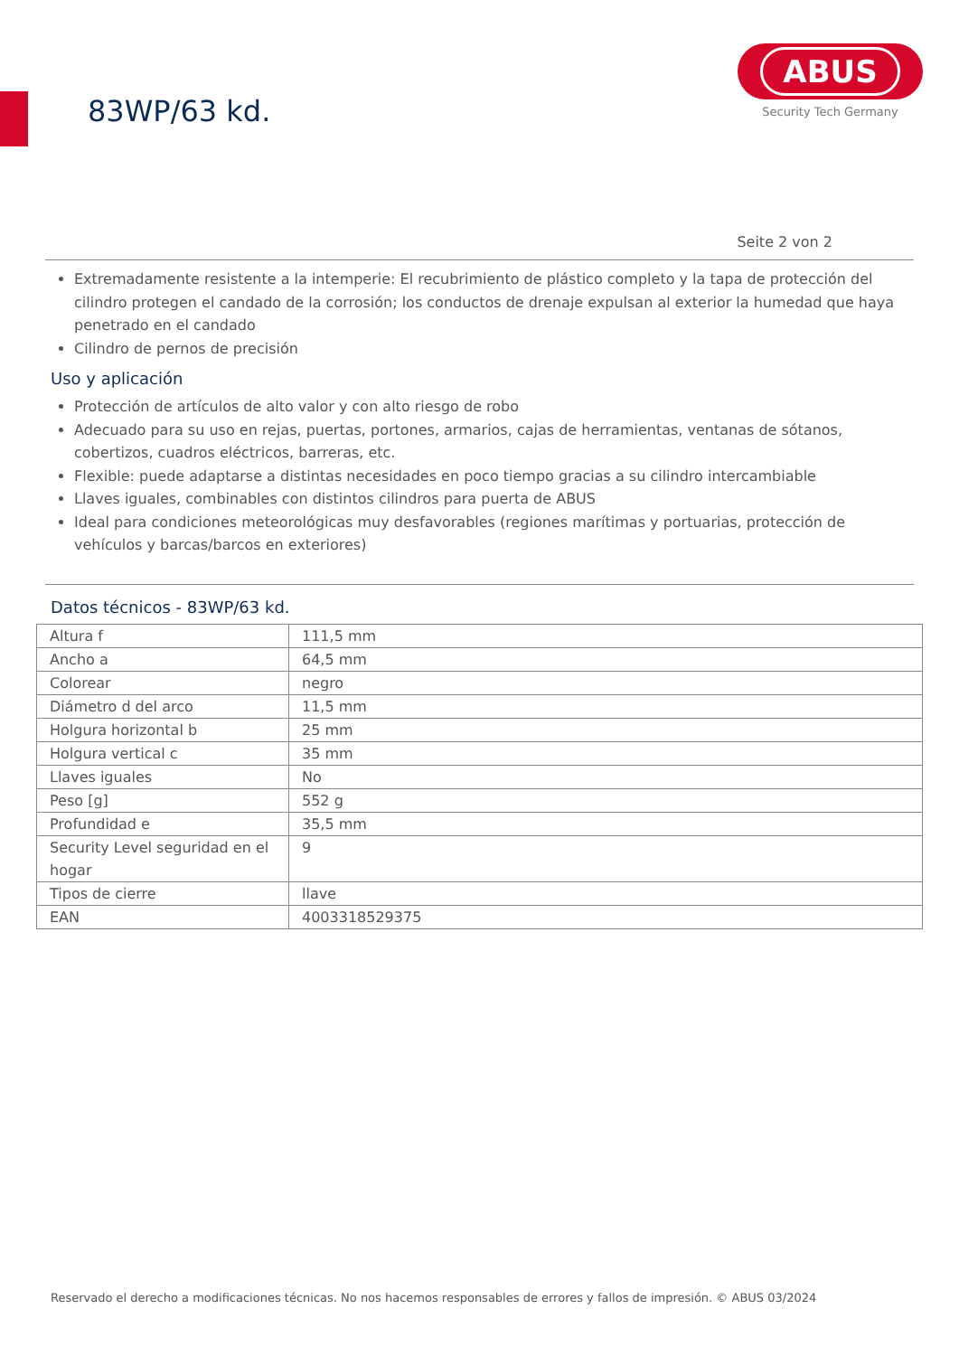83WP/63 kd.
ABUS
Security Tech Germany
Seite 2 von 2
Extremadamente resistente a la intemperie: El recubrimiento de plástico completo y la tapa de protección del cilindro protegen el candado de la corrosión; los conductos de drenaje expulsan al exterior la humedad que haya penetrado en el candado
Cilindro de pernos de precisión
Uso y aplicación
Protección de artículos de alto valor y con alto riesgo de robo
Adecuado para su uso en rejas, puertas, portones, armarios, cajas de herramientas, ventanas de sótanos, cobertizos, cuadros eléctricos, barreras, etc.
Flexible: puede adaptarse a distintas necesidades en poco tiempo gracias a su cilindro intercambiable
Llaves iguales, combinables con distintos cilindros para puerta de ABUS
Ideal para condiciones meteorológicas muy desfavorables (regiones marítimas y portuarias, protección de vehículos y barcas/barcos en exteriores)
Datos técnicos - 83WP/63 kd.
| Altura f | 111,5 mm |
| Ancho a | 64,5 mm |
| Colorear | negro |
| Diámetro d del arco | 11,5 mm |
| Holgura horizontal b | 25 mm |
| Holgura vertical c | 35 mm |
| Llaves iguales | No |
| Peso [g] | 552 g |
| Profundidad e | 35,5 mm |
| Security Level seguridad en el hogar | 9 |
| Tipos de cierre | llave |
| EAN | 4003318529375 |
Reservado el derecho a modificaciones técnicas. No nos hacemos responsables de errores y fallos de impresión. © ABUS 03/2024